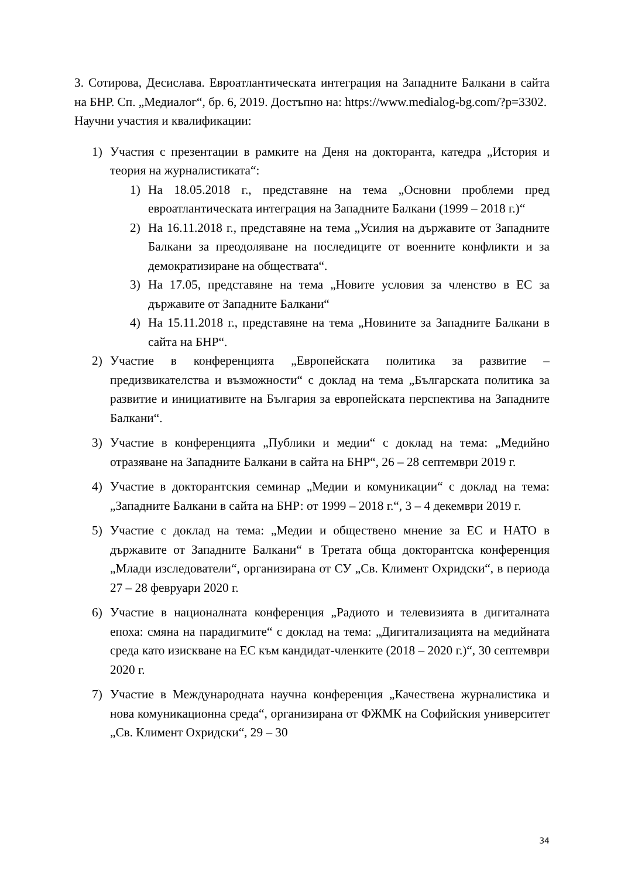3. Сотирова, Десислава. Евроатлантическата интеграция на Западните Балкани в сайта на БНР. Сп. „Медиалог“, бр. 6, 2019. Достъпно на: https://www.medialog-bg.com/?p=3302.
Научни участия и квалификации:
1) Участия с презентации в рамките на Деня на докторанта, катедра „История и теория на журналистиката“:
1) На 18.05.2018 г., представяне на тема „Основни проблеми пред евроатлантическата интеграция на Западните Балкани (1999 – 2018 г.)“
2) На 16.11.2018 г., представяне на тема „Усилия на държавите от Западните Балкани за преодоляване на последиците от военните конфликти и за демократизиране на обществата“.
3) На 17.05, представяне на тема „Новите условия за членство в ЕС за държавите от Западните Балкани“
4) На 15.11.2018 г., представяне на тема „Новините за Западните Балкани в сайта на БНР“.
2) Участие в конференцията „Европейската политика за развитие – предизвикателства и възможности“ с доклад на тема „Българската политика за развитие и инициативите на България за европейската перспектива на Западните Балкани“.
3) Участие в конференцията „Публики и медии“ с доклад на тема: „Медийно отразяване на Западните Балкани в сайта на БНР“, 26 – 28 септември 2019 г.
4) Участие в докторантския семинар „Медии и комуникации“ с доклад на тема: „Западните Балкани в сайта на БНР: от 1999 – 2018 г.“, 3 – 4 декември 2019 г.
5) Участие с доклад на тема: „Медии и обществено мнение за ЕС и НАТО в държавите от Западните Балкани“ в Третата обща докторантска конференция „Млади изследователи“, организирана от СУ „Св. Климент Охридски“, в периода 27 – 28 февруари 2020 г.
6) Участие в националната конференция „Радиото и телевизията в дигиталната епоха: смяна на парадигмите“ с доклад на тема: „Дигитализацията на медийната среда като изискване на ЕС към кандидат-членките (2018 – 2020 г.)“, 30 септември 2020 г.
7) Участие в Международната научна конференция „Качествена журналистика и нова комуникационна среда“, организирана от ФЖМК на Софийския университет „Св. Климент Охридски“, 29 – 30
34